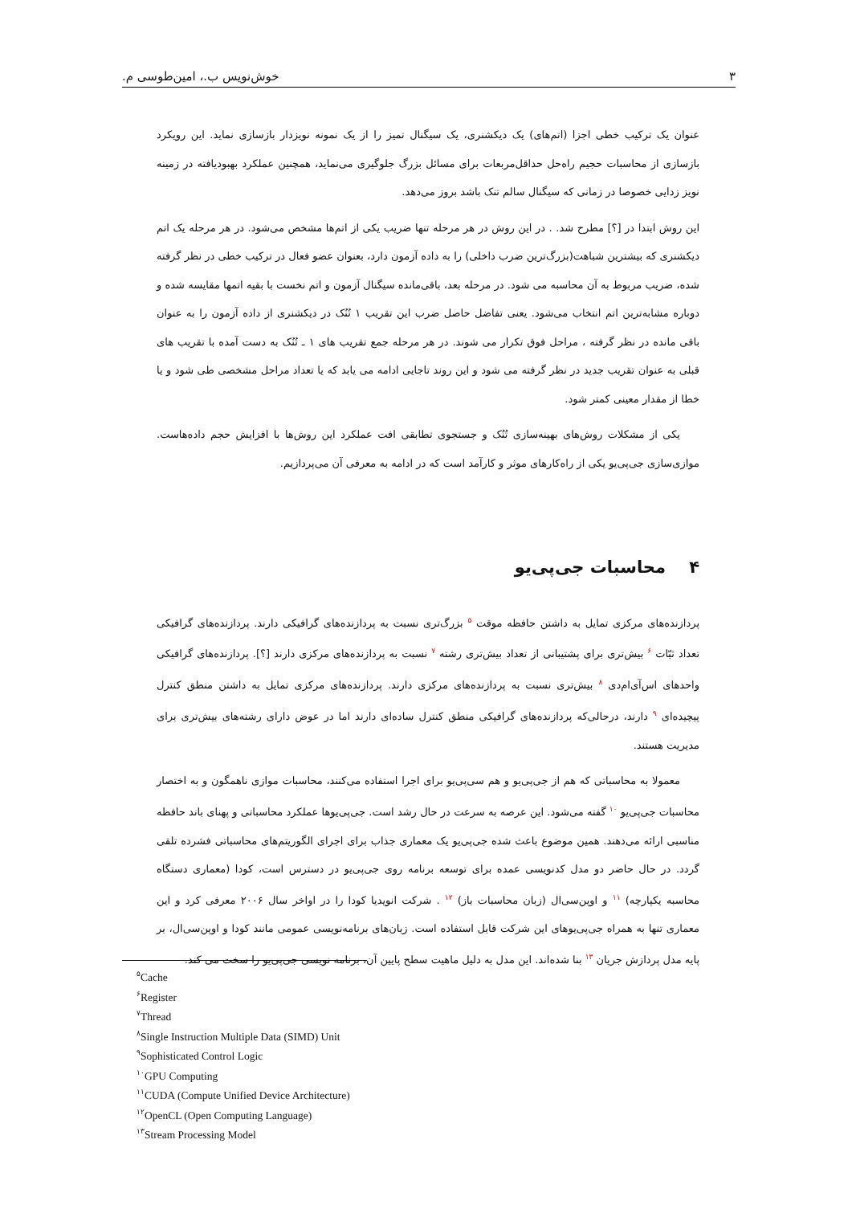خوش‌نویس ب.، امین‌طوسی م. ۳
عنوان یک ترکیب خطی اجزا (اتم‌های) یک دیکشنری، یک سیگنال تمیز را از یک نمونه نویزدار بازسازی نماید. این رویکرد بازسازی از محاسبات حجیم راه‌حل حداقل‌مربعات برای مسائل بزرگ جلوگیری می‌نماید، همچنین عملکرد بهبودیافته در زمینه نویز زدایی خصوصا در زمانی که سیگنال سالم تنک باشد بروز می‌دهد.
این روش ابتدا در [؟] مطرح شد. . در این روش در هر مرحله تنها ضریب یکی از اتم‌ها مشخص می‌شود. در هر مرحله یک اتم دیکشنری که بیشترین شباهت(بزرگ‌ترین ضرب داخلی) را به داده آزمون دارد، بعنوان عضو فعال در ترکیب خطی در نظر گرفته شده، ضریب مربوط به آن محاسبه می شود. در مرحله بعد، باقی‌مانده سیگنال آزمون و اتم نخست با بقیه اتمها مقایسه شده و دوباره مشابه‌ترین اتم انتخاب می‌شود. یعنی تفاضل حاصل ضرب این تقریب ۱ تُنُک در دیکشنری از داده آزمون را به عنوان باقی مانده در نظر گرفته ، مراحل فوق تکرار می شوند. در هر مرحله جمع تقریب های ۱ ـ تُنُک به دست آمده با تقریب های قبلی به عنوان تقریب جدید در نظر گرفته می شود و این روند تاجایی ادامه می یابد که یا تعداد مراحل مشخصی طی شود و یا خطا از مقدار معینی کمتر شود.
یکی از مشکلات روش‌های بهینه‌سازی تُنُک و جستجوی تطابقی افت عملکرد این روش‌ها با افزایش حجم داده‌هاست. موازی‌سازی جی‌پی‌یو یکی از راه‌کارهای موثر و کارآمد است که در ادامه به معرفی آن می‌پردازیم.
۴ محاسبات جی‌پی‌یو
پردازنده‌های مرکزی تمایل به داشتن حافظه موقت <sup>۵</sup> بزرگ‌تری نسبت به پردازنده‌های گرافیکی دارند. پردازنده‌های گرافیکی تعداد ثبّات <sup>۶</sup> بیش‌تری برای پشتیبانی از تعداد بیش‌تری رشته <sup>۷</sup> نسبت به پردازنده‌های مرکزی دارند [؟]. پردازنده‌های گرافیکی واحدهای اس‌آی‌ام‌دی <sup>۸</sup> بیش‌تری نسبت به پردازنده‌های مرکزی دارند. پردازنده‌های مرکزی تمایل به داشتن منطق کنترل پیچیده‌ای <sup>۹</sup> دارند، درحالی‌که پردازنده‌های گرافیکی منطق کنترل ساده‌ای دارند اما در عوض دارای رشته‌های بیش‌تری برای مدیریت هستند.
معمولا به محاسباتی که هم از جی‌پی‌یو و هم سی‌پی‌یو برای اجرا استفاده می‌کنند، محاسبات موازی ناهمگون و به اختصار محاسبات جی‌پی‌یو <sup>۱۰</sup> گفته می‌شود. این عرصه به سرعت در حال رشد است. جی‌پی‌یوها عملکرد محاسباتی و پهنای باند حافظه مناسبی ارائه می‌دهند. همین موضوع باعث شده جی‌پی‌یو یک معماری جذاب برای اجرای الگوریتم‌های محاسباتی فشرده تلقی گردد. در حال حاضر دو مدل کدنویسی عمده برای توسعه برنامه روی جی‌پی‌یو در دسترس است، کودا (معماری دستگاه محاسبه یکپارچه) <sup>۱۱</sup> و اوپن‌سی‌ال (زبان محاسبات باز) <sup>۱۲</sup> . شرکت انویدیا کودا را در اواخر سال ۲۰۰۶ معرفی کرد و این معماری تنها به همراه جی‌پی‌یوهای این شرکت قابل استفاده است. زبان‌های برنامه‌نویسی عمومی مانند کودا و اوپن‌سی‌ال، بر پایه مدل پردازش جریان <sup>۱۳</sup> بنا شده‌اند. این مدل به دلیل ماهیت سطح پایین آن، برنامه نویسی جی‌پی‌یو را سخت می کند.
<sup>۵</sup> Cache
<sup>۶</sup> Register
<sup>۷</sup> Thread
<sup>۸</sup> Single Instruction Multiple Data (SIMD) Unit
<sup>۹</sup> Sophisticated Control Logic
<sup>۱۰</sup> GPU Computing
<sup>۱۱</sup>CUDA (Compute Unified Device Architecture)
<sup>۱۲</sup> OpenCL (Open Computing Language)
<sup>۱۳</sup> Stream Processing Model